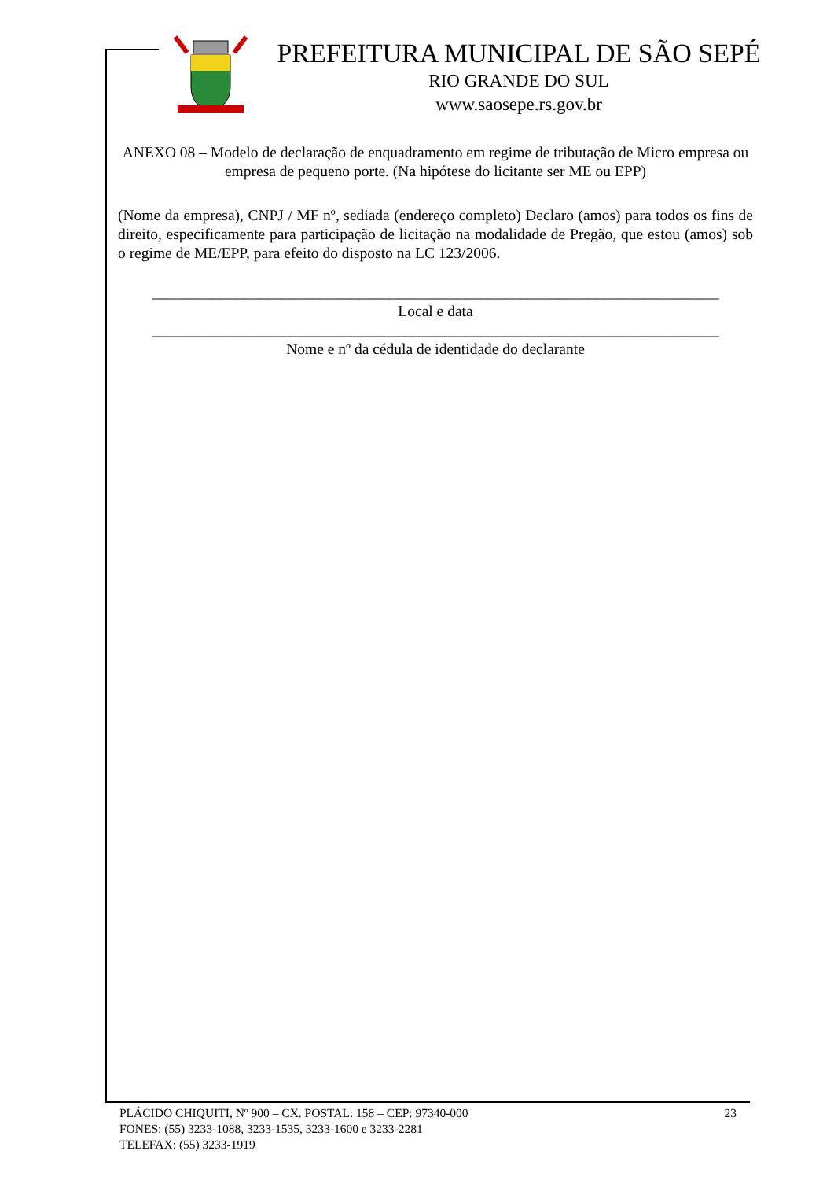PREFEITURA MUNICIPAL DE SÃO SEPÉ
RIO GRANDE DO SUL
www.saosepe.rs.gov.br
ANEXO 08 – Modelo de declaração de enquadramento em regime de tributação de Micro empresa ou empresa de pequeno porte. (Na hipótese do licitante ser ME ou EPP)
(Nome da empresa), CNPJ / MF nº, sediada (endereço completo) Declaro (amos) para todos os fins de direito, especificamente para participação de licitação na modalidade de Pregão, que estou (amos) sob o regime de ME/EPP, para efeito do disposto na LC 123/2006.
__________________________________________________________________________
Local e data
__________________________________________________________________________
Nome e nº da cédula de identidade do declarante
23 PLÁCIDO CHIQUITI, Nº 900 – CX. POSTAL: 158 – CEP: 97340-000
FONES: (55) 3233-1088, 3233-1535, 3233-1600 e 3233-2281
TELEFAX: (55) 3233-1919